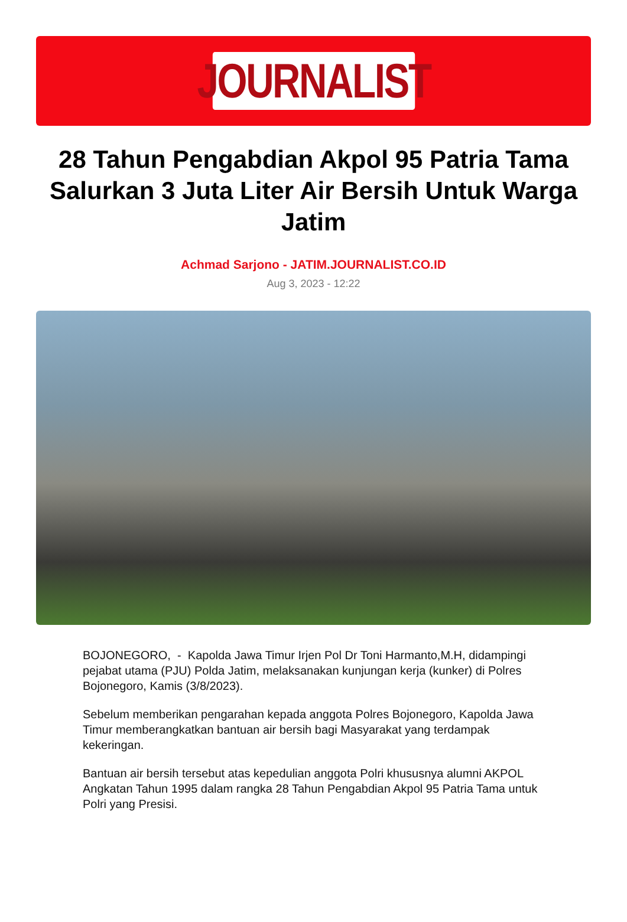JOURNALIST
28 Tahun Pengabdian Akpol 95 Patria Tama Salurkan 3 Juta Liter Air Bersih Untuk Warga Jatim
Achmad Sarjono - JATIM.JOURNALIST.CO.ID
Aug 3, 2023 - 12:22
BOJONEGORO, - Kapolda Jawa Timur Irjen Pol Dr Toni Harmanto,M.H, didampingi pejabat utama (PJU) Polda Jatim, melaksanakan kunjungan kerja (kunker) di Polres Bojonegoro, Kamis (3/8/2023).
Sebelum memberikan pengarahan kepada anggota Polres Bojonegoro, Kapolda Jawa Timur memberangkatkan bantuan air bersih bagi Masyarakat yang terdampak kekeringan.
Bantuan air bersih tersebut atas kepedulian anggota Polri khususnya alumni AKPOL Angkatan Tahun 1995 dalam rangka 28 Tahun Pengabdian Akpol 95 Patria Tama untuk Polri yang Presisi.